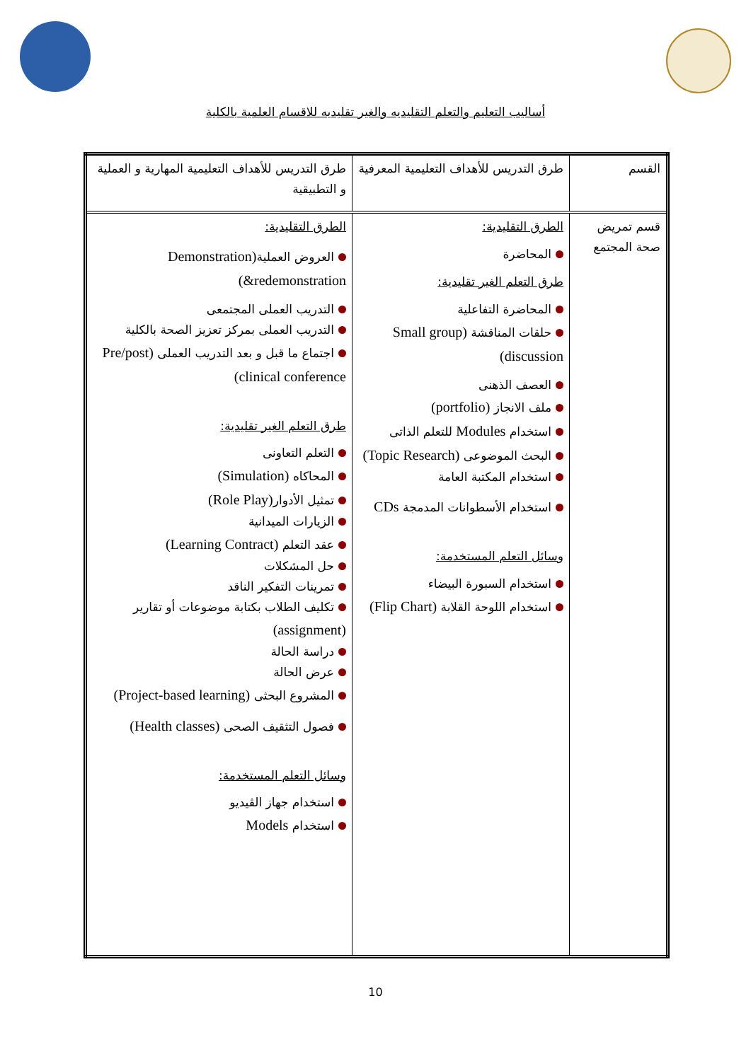أساليب التعليم والتعلم التقليديه والغير تقليديه للاقسام العلمية بالكلية
| القسم | طرق التدريس للأهداف التعليمية المعرفية | طرق التدريس للأهداف التعليمية المهارية و العملية و التطبيقية |
| قسم تمريض صحة المجتمع | الطرق التقليدية: المحاضرة طرق التعلم الغير تقليدية: المحاضرة التفاعلية حلقات المناقشة (Small group discussion) العصف الذهنى ملف الانجاز (portfolio) استخدام Modules للتعلم الذاتى البحث الموضوعى (Topic Research) استخدام المكتبة العامة استخدام الأسطوانات المدمجة CDs وسائل التعلم المستخدمة: استخدام السبورة البيضاء استخدام اللوحة القلابة (Flip Chart) | الطرق التقليدية: العروض العملية (Demonstration &redemonstration) التدريب العملى المجتمعى التدريب العملى بمركز تعزيز الصحة بالكلية اجتماع ما قبل و بعد التدريب العملى (Pre/post clinical conference) طرق التعلم الغير تقليدية: التعلم التعاونى المحاكاه (Simulation) تمثيل الأدوار (Role Play) الزيارات الميدانية عقد التعلم (Learning Contract) حل المشكلات تمرينات التفكير الناقد تكليف الطلاب بكتابة موضوعات أو تقارير (assignment) دراسة الحالة عرض الحالة المشروع البحثى (Project-based learning) فصول التثقيف الصحى (Health classes) وسائل التعلم المستخدمة: استخدام جهاز الڤيديو استخدام Models |
10